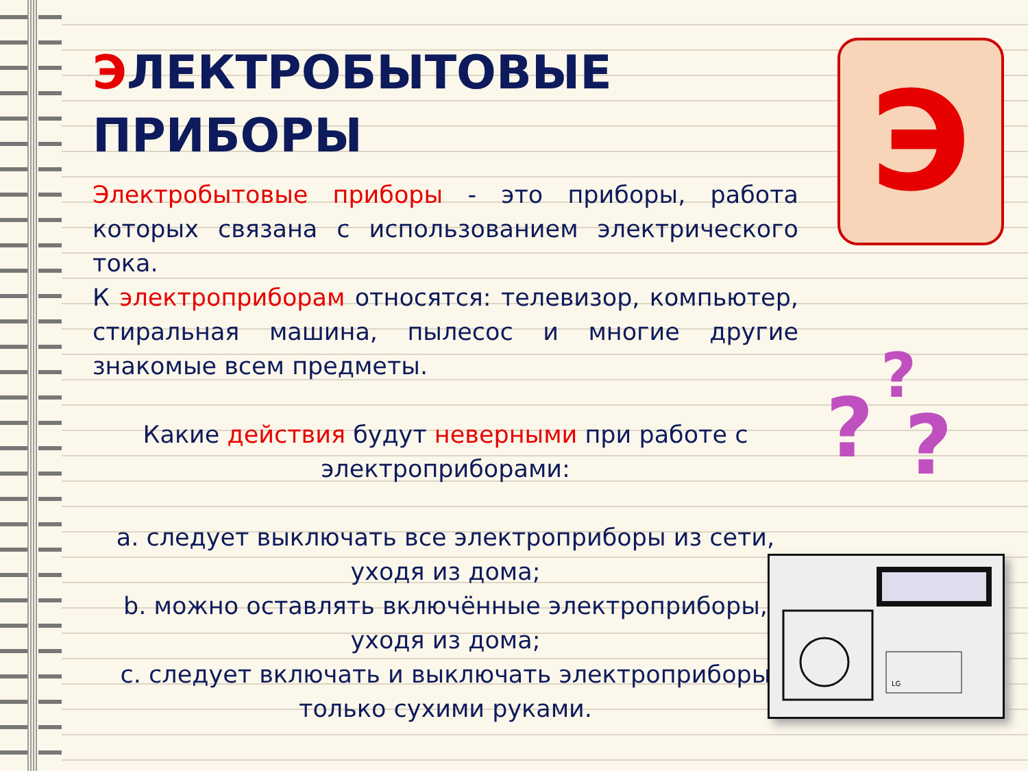ЭЛЕКТРОБЫТОВЫЕ
ПРИБОРЫ
Электробытовые приборы - это приборы, работа которых связана с использованием электрического тока.
К электроприборам относятся: телевизор, компьютер, стиральная машина, пылесос и многие другие знакомые всем предметы.
Какие действия будут неверными при работе с электроприборами:
a. следует выключать все электроприборы из сети, уходя из дома;
b. можно оставлять включённые электроприборы, уходя из дома;
c. следует включать и выключать электроприборы только сухими руками.
Э
?
? ?
LG